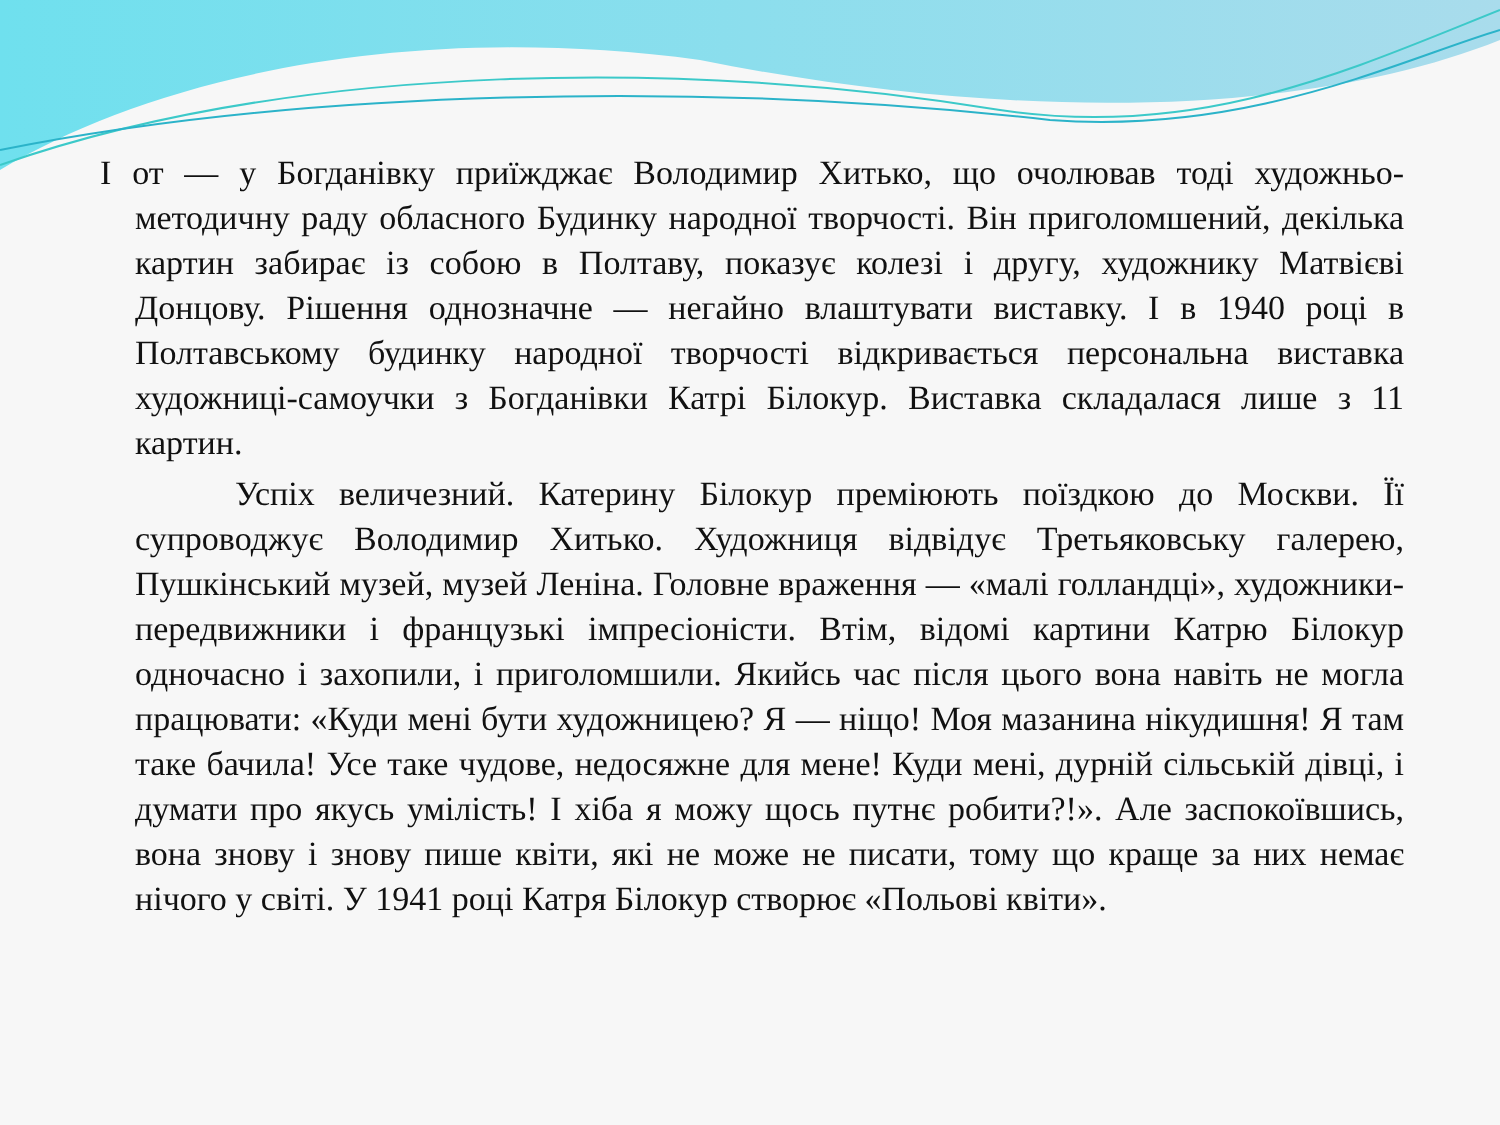І от — у Богданівку приїжджає Володимир Хитько, що очолював тоді художньо-методичну раду обласного Будинку народної творчості. Він приголомшений, декілька картин забирає із собою в Полтаву, показує колезі і другу, художнику Матвієві Донцову. Рішення однозначне — негайно влаштувати виставку. І в 1940 році в Полтавському будинку народної творчості відкривається персональна виставка художниці-самоучки з Богданівки Катрі Білокур. Виставка складалася лише з 11 картин.
Успіх величезний. Катерину Білокур преміюють поїздкою до Москви. Її супроводжує Володимир Хитько. Художниця відвідує Третьяковську галерею, Пушкінський музей, музей Леніна. Головне враження — «малі голландці», художники-передвижники і французькі імпресіоністи. Втім, відомі картини Катрю Білокур одночасно і захопили, і приголомшили. Якийсь час після цього вона навіть не могла працювати: «Куди мені бути художницею? Я — ніщо! Моя мазанина нікудишня! Я там таке бачила! Усе таке чудове, недосяжне для мене! Куди мені, дурній сільській дівці, і думати про якусь умілість! І хіба я можу щось путнє робити?!». Але заспокоївшись, вона знову і знову пише квіти, які не може не писати, тому що краще за них немає нічого у світі. У 1941 році Катря Білокур створює «Польові квіти».